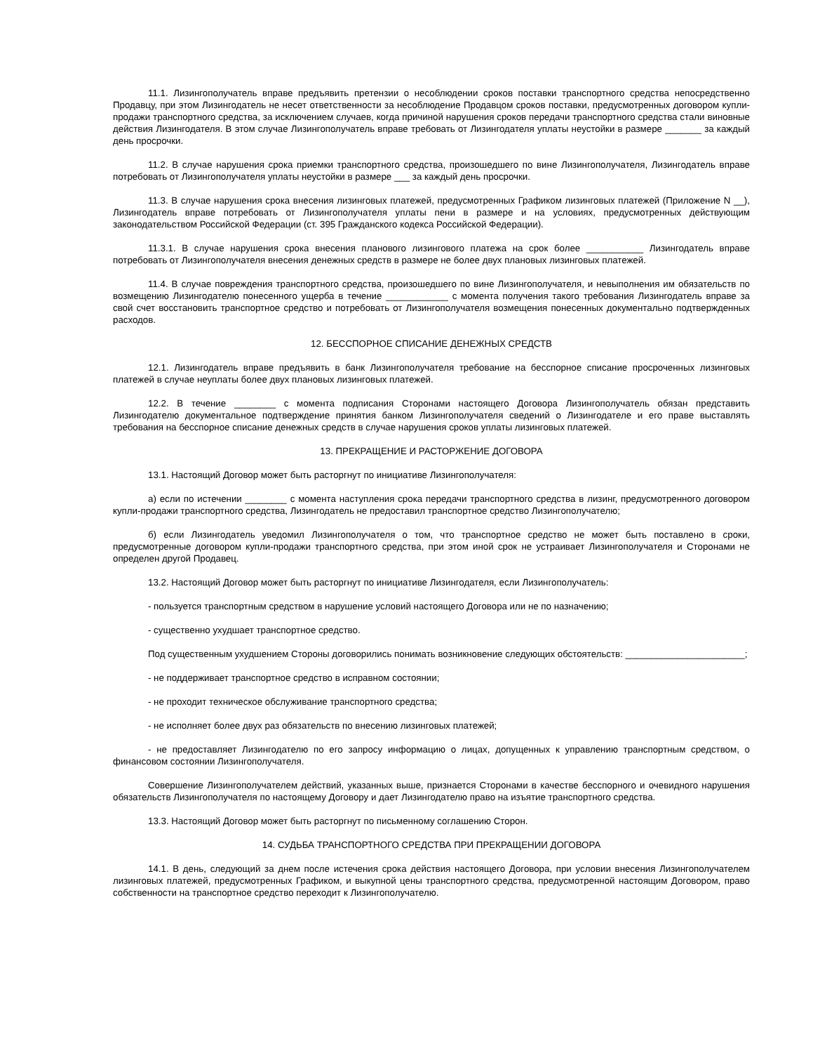11.1. Лизингополучатель вправе предъявить претензии о несоблюдении сроков поставки транспортного средства непосредственно Продавцу, при этом Лизингодатель не несет ответственности за несоблюдение Продавцом сроков поставки, предусмотренных договором купли-продажи транспортного средства, за исключением случаев, когда причиной нарушения сроков передачи транспортного средства стали виновные действия Лизингодателя. В этом случае Лизингополучатель вправе требовать от Лизингодателя уплаты неустойки в размере _______ за каждый день просрочки.
11.2. В случае нарушения срока приемки транспортного средства, произошедшего по вине Лизингополучателя, Лизингодатель вправе потребовать от Лизингополучателя уплаты неустойки в размере ___ за каждый день просрочки.
11.3. В случае нарушения срока внесения лизинговых платежей, предусмотренных Графиком лизинговых платежей (Приложение N __), Лизингодатель вправе потребовать от Лизингополучателя уплаты пени в размере и на условиях, предусмотренных действующим законодательством Российской Федерации (ст. 395 Гражданского кодекса Российской Федерации).
11.3.1. В случае нарушения срока внесения планового лизингового платежа на срок более ___________ Лизингодатель вправе потребовать от Лизингополучателя внесения денежных средств в размере не более двух плановых лизинговых платежей.
11.4. В случае повреждения транспортного средства, произошедшего по вине Лизингополучателя, и невыполнения им обязательств по возмещению Лизингодателю понесенного ущерба в течение ____________ с момента получения такого требования Лизингодатель вправе за свой счет восстановить транспортное средство и потребовать от Лизингополучателя возмещения понесенных документально подтвержденных расходов.
12. БЕССПОРНОЕ СПИСАНИЕ ДЕНЕЖНЫХ СРЕДСТВ
12.1. Лизингодатель вправе предъявить в банк Лизингополучателя требование на бесспорное списание просроченных лизинговых платежей в случае неуплаты более двух плановых лизинговых платежей.
12.2. В течение ________ с момента подписания Сторонами настоящего Договора Лизингополучатель обязан представить Лизингодателю документальное подтверждение принятия банком Лизингополучателя сведений о Лизингодателе и его праве выставлять требования на бесспорное списание денежных средств в случае нарушения сроков уплаты лизинговых платежей.
13. ПРЕКРАЩЕНИЕ И РАСТОРЖЕНИЕ ДОГОВОРА
13.1. Настоящий Договор может быть расторгнут по инициативе Лизингополучателя:
а) если по истечении ________ с момента наступления срока передачи транспортного средства в лизинг, предусмотренного договором купли-продажи транспортного средства, Лизингодатель не предоставил транспортное средство Лизингополучателю;
б) если Лизингодатель уведомил Лизингополучателя о том, что транспортное средство не может быть поставлено в сроки, предусмотренные договором купли-продажи транспортного средства, при этом иной срок не устраивает Лизингополучателя и Сторонами не определен другой Продавец.
13.2. Настоящий Договор может быть расторгнут по инициативе Лизингодателя, если Лизингополучатель:
- пользуется транспортным средством в нарушение условий настоящего Договора или не по назначению;
- существенно ухудшает транспортное средство.
Под существенным ухудшением Стороны договорились понимать возникновение следующих обстоятельств: _______________________;
- не поддерживает транспортное средство в исправном состоянии;
- не проходит техническое обслуживание транспортного средства;
- не исполняет более двух раз обязательств по внесению лизинговых платежей;
- не предоставляет Лизингодателю по его запросу информацию о лицах, допущенных к управлению транспортным средством, о финансовом состоянии Лизингополучателя.
Совершение Лизингополучателем действий, указанных выше, признается Сторонами в качестве бесспорного и очевидного нарушения обязательств Лизингополучателя по настоящему Договору и дает Лизингодателю право на изъятие транспортного средства.
13.3. Настоящий Договор может быть расторгнут по письменному соглашению Сторон.
14. СУДЬБА ТРАНСПОРТНОГО СРЕДСТВА ПРИ ПРЕКРАЩЕНИИ ДОГОВОРА
14.1. В день, следующий за днем после истечения срока действия настоящего Договора, при условии внесения Лизингополучателем лизинговых платежей, предусмотренных Графиком, и выкупной цены транспортного средства, предусмотренной настоящим Договором, право собственности на транспортное средство переходит к Лизингополучателю.